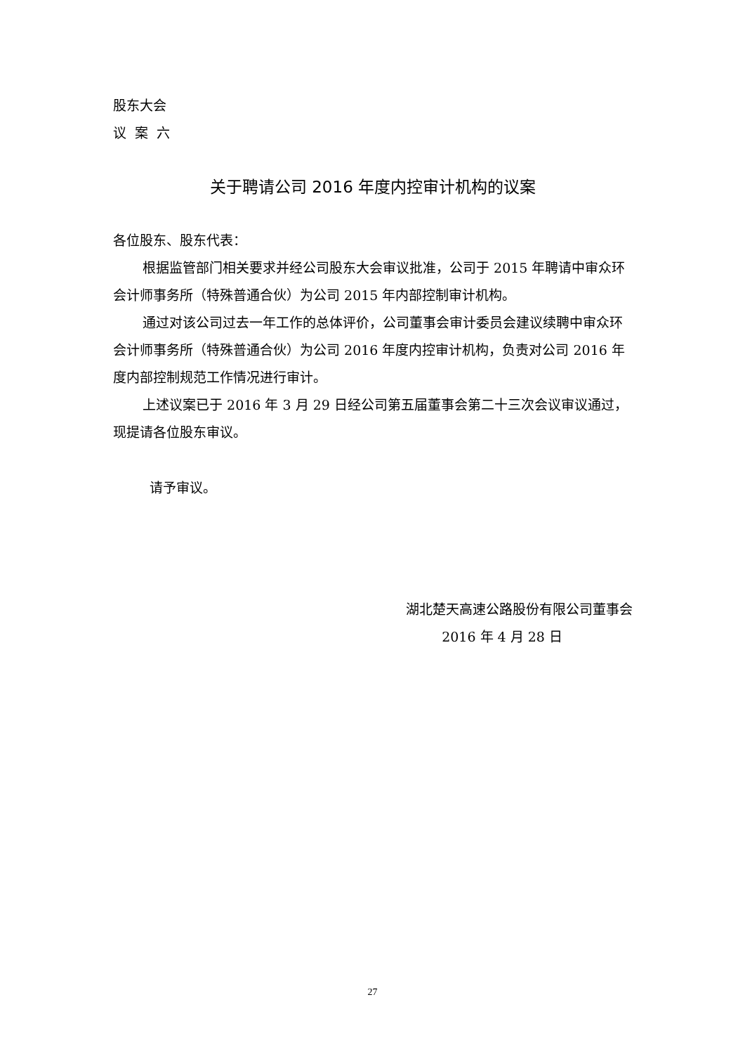股东大会
议案六
关于聘请公司 2016 年度内控审计机构的议案
各位股东、股东代表：
根据监管部门相关要求并经公司股东大会审议批准，公司于 2015 年聘请中审众环会计师事务所（特殊普通合伙）为公司 2015 年内部控制审计机构。
通过对该公司过去一年工作的总体评价，公司董事会审计委员会建议续聘中审众环会计师事务所（特殊普通合伙）为公司 2016 年度内控审计机构，负责对公司 2016 年度内部控制规范工作情况进行审计。
上述议案已于 2016 年 3 月 29 日经公司第五届董事会第二十三次会议审议通过，现提请各位股东审议。
请予审议。
湖北楚天高速公路股份有限公司董事会
2016 年 4 月 28 日
27